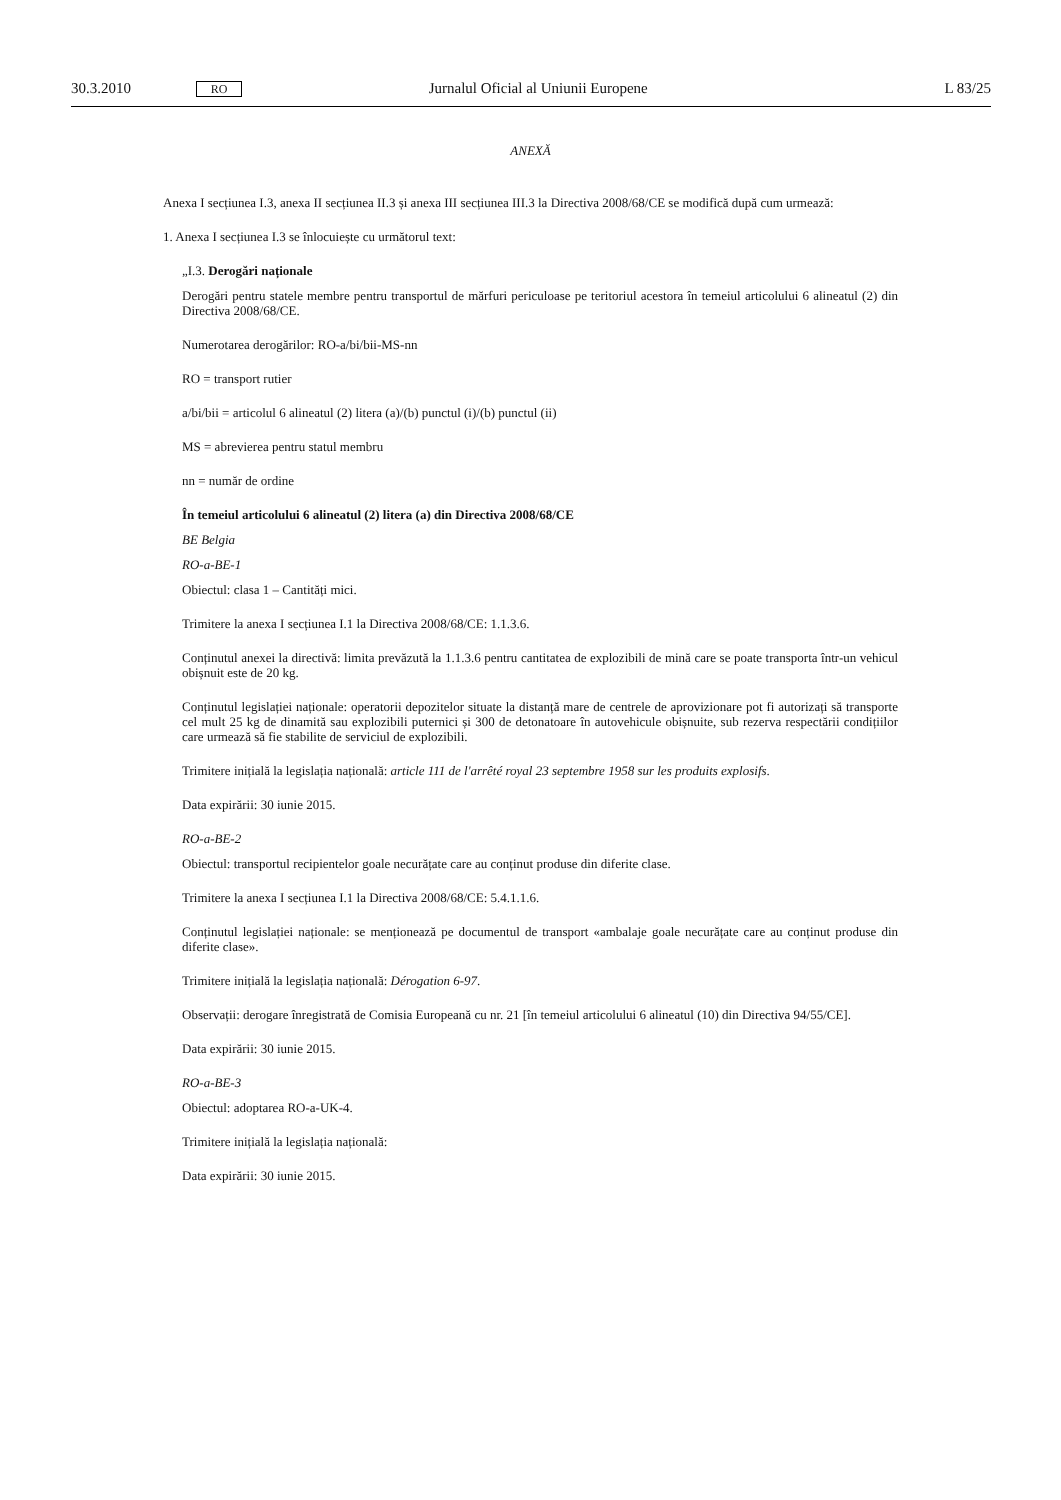30.3.2010 RO Jurnalul Oficial al Uniunii Europene L 83/25
ANEXĂ
Anexa I secțiunea I.3, anexa II secțiunea II.3 și anexa III secțiunea III.3 la Directiva 2008/68/CE se modifică după cum urmează:
1. Anexa I secțiunea I.3 se înlocuiește cu următorul text:
„I.3. Derogări naționale
Derogări pentru statele membre pentru transportul de mărfuri periculoase pe teritoriul acestora în temeiul articolului 6 alineatul (2) din Directiva 2008/68/CE.
Numerotarea derogărilor: RO-a/bi/bii-MS-nn
RO = transport rutier
a/bi/bii = articolul 6 alineatul (2) litera (a)/(b) punctul (i)/(b) punctul (ii)
MS = abrevierea pentru statul membru
nn = număr de ordine
În temeiul articolului 6 alineatul (2) litera (a) din Directiva 2008/68/CE
BE Belgia
RO-a-BE-1
Obiectul: clasa 1 – Cantități mici.
Trimitere la anexa I secțiunea I.1 la Directiva 2008/68/CE: 1.1.3.6.
Conținutul anexei la directivă: limita prevăzută la 1.1.3.6 pentru cantitatea de explozibili de mină care se poate transporta într-un vehicul obișnuit este de 20 kg.
Conținutul legislației naționale: operatorii depozitelor situate la distanță mare de centrele de aprovizionare pot fi autorizați să transporte cel mult 25 kg de dinamită sau explozibili puternici și 300 de detonatoare în autovehicule obișnuite, sub rezerva respectării condițiilor care urmează să fie stabilite de serviciul de explozibili.
Trimitere inițială la legislația națională: article 111 de l'arrêté royal 23 septembre 1958 sur les produits explosifs.
Data expirării: 30 iunie 2015.
RO-a-BE-2
Obiectul: transportul recipientelor goale necurățate care au conținut produse din diferite clase.
Trimitere la anexa I secțiunea I.1 la Directiva 2008/68/CE: 5.4.1.1.6.
Conținutul legislației naționale: se menționează pe documentul de transport «ambalaje goale necurățate care au conținut produse din diferite clase».
Trimitere inițială la legislația națională: Dérogation 6-97.
Observații: derogare înregistrată de Comisia Europeană cu nr. 21 [în temeiul articolului 6 alineatul (10) din Directiva 94/55/CE].
Data expirării: 30 iunie 2015.
RO-a-BE-3
Obiectul: adoptarea RO-a-UK-4.
Trimitere inițială la legislația națională:
Data expirării: 30 iunie 2015.